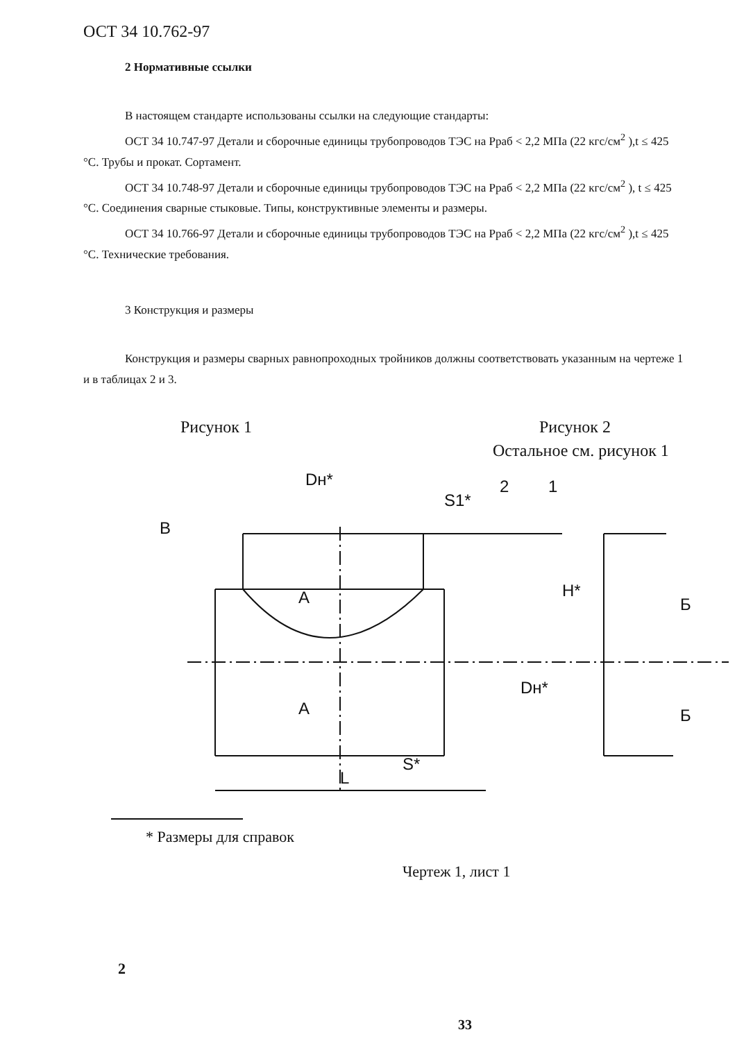ОСТ 34 10.762-97
2 Нормативные ссылки
В настоящем стандарте использованы ссылки на следующие стандарты:
ОСТ 34 10.747-97 Детали и сборочные единицы трубопроводов ТЭС на Рраб < 2,2 МПа (22 кгс/см<sup>2</sup> ),t ≤ 425 °С. Трубы и прокат. Сортамент.
ОСТ 34 10.748-97 Детали и сборочные единицы трубопроводов ТЭС на Рраб < 2,2 МПа (22 кгс/см<sup>2</sup> ), t ≤ 425 °С. Соединения сварные стыковые. Типы, конструктивные элементы и размеры.
ОСТ 34 10.766-97 Детали и сборочные единицы трубопроводов ТЭС на Рраб < 2,2 МПа (22 кгс/см<sup>2</sup> ),t ≤ 425 °С. Технические требования.
3 Конструкция и размеры
Конструкция и размеры сварных равнопроходных тройников должны соответствовать указанным на чертеже 1 и в таблицах 2 и 3.
Рисунок 1 Рисунок 2
Остальное см. рисунок 1
B
Dн*
S1*
2
1
A
A
H*
Dн*
S*
L
Б
Б
* Размеры для справок
Чертеж 1, лист 1
2
33